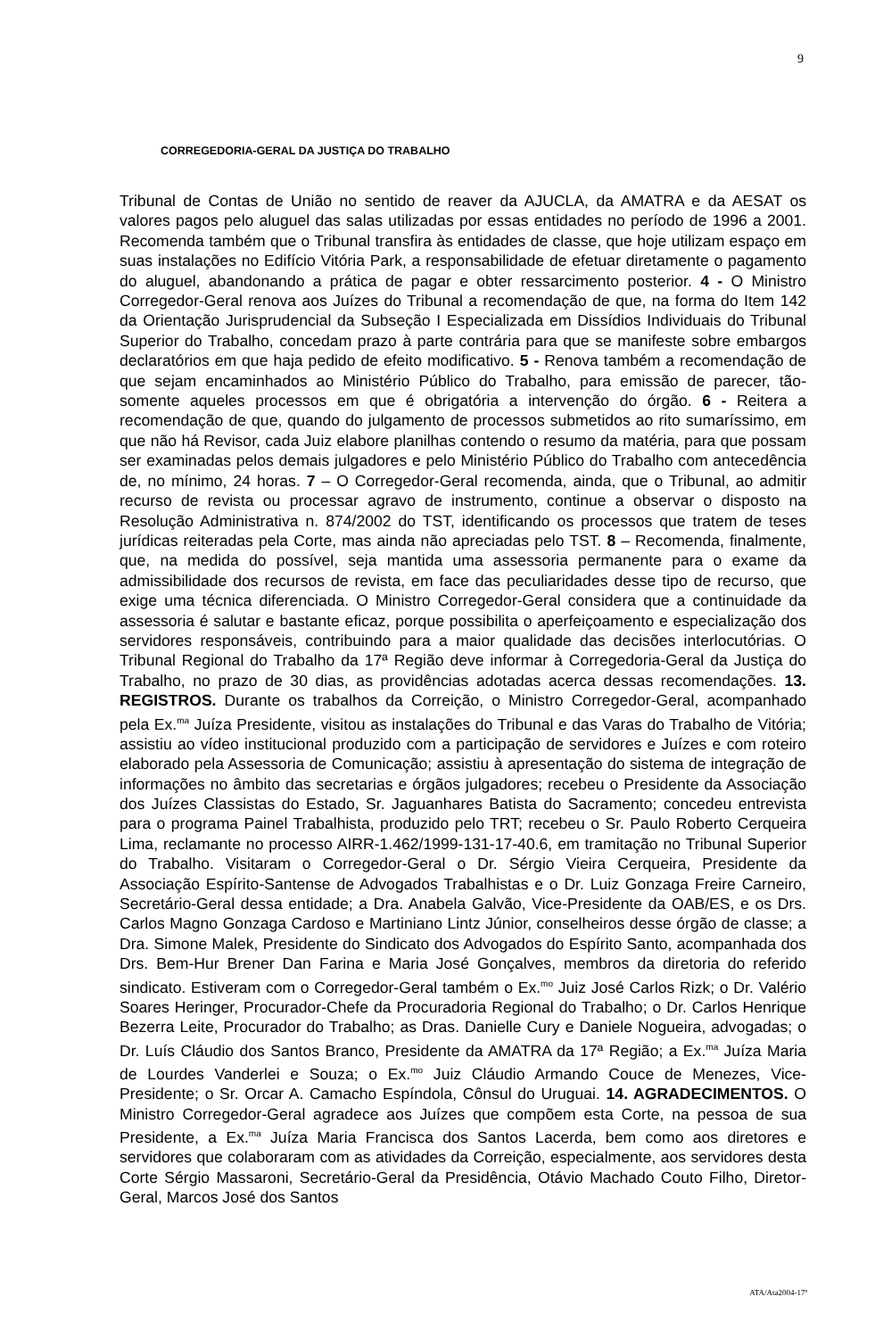9
CORREGEDORIA-GERAL DA JUSTIÇA DO TRABALHO
Tribunal de Contas de União no sentido de reaver da AJUCLA, da AMATRA e da AESAT os valores pagos pelo aluguel das salas utilizadas por essas entidades no período de 1996 a 2001. Recomenda também que o Tribunal transfira às entidades de classe, que hoje utilizam espaço em suas instalações no Edifício Vitória Park, a responsabilidade de efetuar diretamente o pagamento do aluguel, abandonando a prática de pagar e obter ressarcimento posterior. 4 - O Ministro Corregedor-Geral renova aos Juízes do Tribunal a recomendação de que, na forma do Item 142 da Orientação Jurisprudencial da Subseção I Especializada em Dissídios Individuais do Tribunal Superior do Trabalho, concedam prazo à parte contrária para que se manifeste sobre embargos declaratórios em que haja pedido de efeito modificativo. 5 - Renova também a recomendação de que sejam encaminhados ao Ministério Público do Trabalho, para emissão de parecer, tão-somente aqueles processos em que é obrigatória a intervenção do órgão. 6 - Reitera a recomendação de que, quando do julgamento de processos submetidos ao rito sumaríssimo, em que não há Revisor, cada Juiz elabore planilhas contendo o resumo da matéria, para que possam ser examinadas pelos demais julgadores e pelo Ministério Público do Trabalho com antecedência de, no mínimo, 24 horas. 7 – O Corregedor-Geral recomenda, ainda, que o Tribunal, ao admitir recurso de revista ou processar agravo de instrumento, continue a observar o disposto na Resolução Administrativa n. 874/2002 do TST, identificando os processos que tratem de teses jurídicas reiteradas pela Corte, mas ainda não apreciadas pelo TST. 8 – Recomenda, finalmente, que, na medida do possível, seja mantida uma assessoria permanente para o exame da admissibilidade dos recursos de revista, em face das peculiaridades desse tipo de recurso, que exige uma técnica diferenciada. O Ministro Corregedor-Geral considera que a continuidade da assessoria é salutar e bastante eficaz, porque possibilita o aperfeiçoamento e especialização dos servidores responsáveis, contribuindo para a maior qualidade das decisões interlocutórias. O Tribunal Regional do Trabalho da 17ª Região deve informar à Corregedoria-Geral da Justiça do Trabalho, no prazo de 30 dias, as providências adotadas acerca dessas recomendações. 13. REGISTROS. Durante os trabalhos da Correição, o Ministro Corregedor-Geral, acompanhado pela Ex.<sup>ma</sup> Juíza Presidente, visitou as instalações do Tribunal e das Varas do Trabalho de Vitória; assistiu ao vídeo institucional produzido com a participação de servidores e Juízes e com roteiro elaborado pela Assessoria de Comunicação; assistiu à apresentação do sistema de integração de informações no âmbito das secretarias e órgãos julgadores; recebeu o Presidente da Associação dos Juízes Classistas do Estado, Sr. Jaguanhares Batista do Sacramento; concedeu entrevista para o programa Painel Trabalhista, produzido pelo TRT; recebeu o Sr. Paulo Roberto Cerqueira Lima, reclamante no processo AIRR-1.462/1999-131-17-40.6, em tramitação no Tribunal Superior do Trabalho. Visitaram o Corregedor-Geral o Dr. Sérgio Vieira Cerqueira, Presidente da Associação Espírito-Santense de Advogados Trabalhistas e o Dr. Luiz Gonzaga Freire Carneiro, Secretário-Geral dessa entidade; a Dra. Anabela Galvão, Vice-Presidente da OAB/ES, e os Drs. Carlos Magno Gonzaga Cardoso e Martiniano Lintz Júnior, conselheiros desse órgão de classe; a Dra. Simone Malek, Presidente do Sindicato dos Advogados do Espírito Santo, acompanhada dos Drs. Bem-Hur Brener Dan Farina e Maria José Gonçalves, membros da diretoria do referido sindicato. Estiveram com o Corregedor-Geral também o Ex.<sup>mo</sup> Juiz José Carlos Rizk; o Dr. Valério Soares Heringer, Procurador-Chefe da Procuradoria Regional do Trabalho; o Dr. Carlos Henrique Bezerra Leite, Procurador do Trabalho; as Dras. Danielle Cury e Daniele Nogueira, advogadas; o Dr. Luís Cláudio dos Santos Branco, Presidente da AMATRA da 17ª Região; a Ex.<sup>ma</sup> Juíza Maria de Lourdes Vanderlei e Souza; o Ex.<sup>mo</sup> Juiz Cláudio Armando Couce de Menezes, Vice-Presidente; o Sr. Orcar A. Camacho Espíndola, Cônsul do Uruguai. 14. AGRADECIMENTOS. O Ministro Corregedor-Geral agradece aos Juízes que compõem esta Corte, na pessoa de sua Presidente, a Ex.<sup>ma</sup> Juíza Maria Francisca dos Santos Lacerda, bem como aos diretores e servidores que colaboraram com as atividades da Correição, especialmente, aos servidores desta Corte Sérgio Massaroni, Secretário-Geral da Presidência, Otávio Machado Couto Filho, Diretor-Geral, Marcos José dos Santos
ATA/Ata2004-17ª